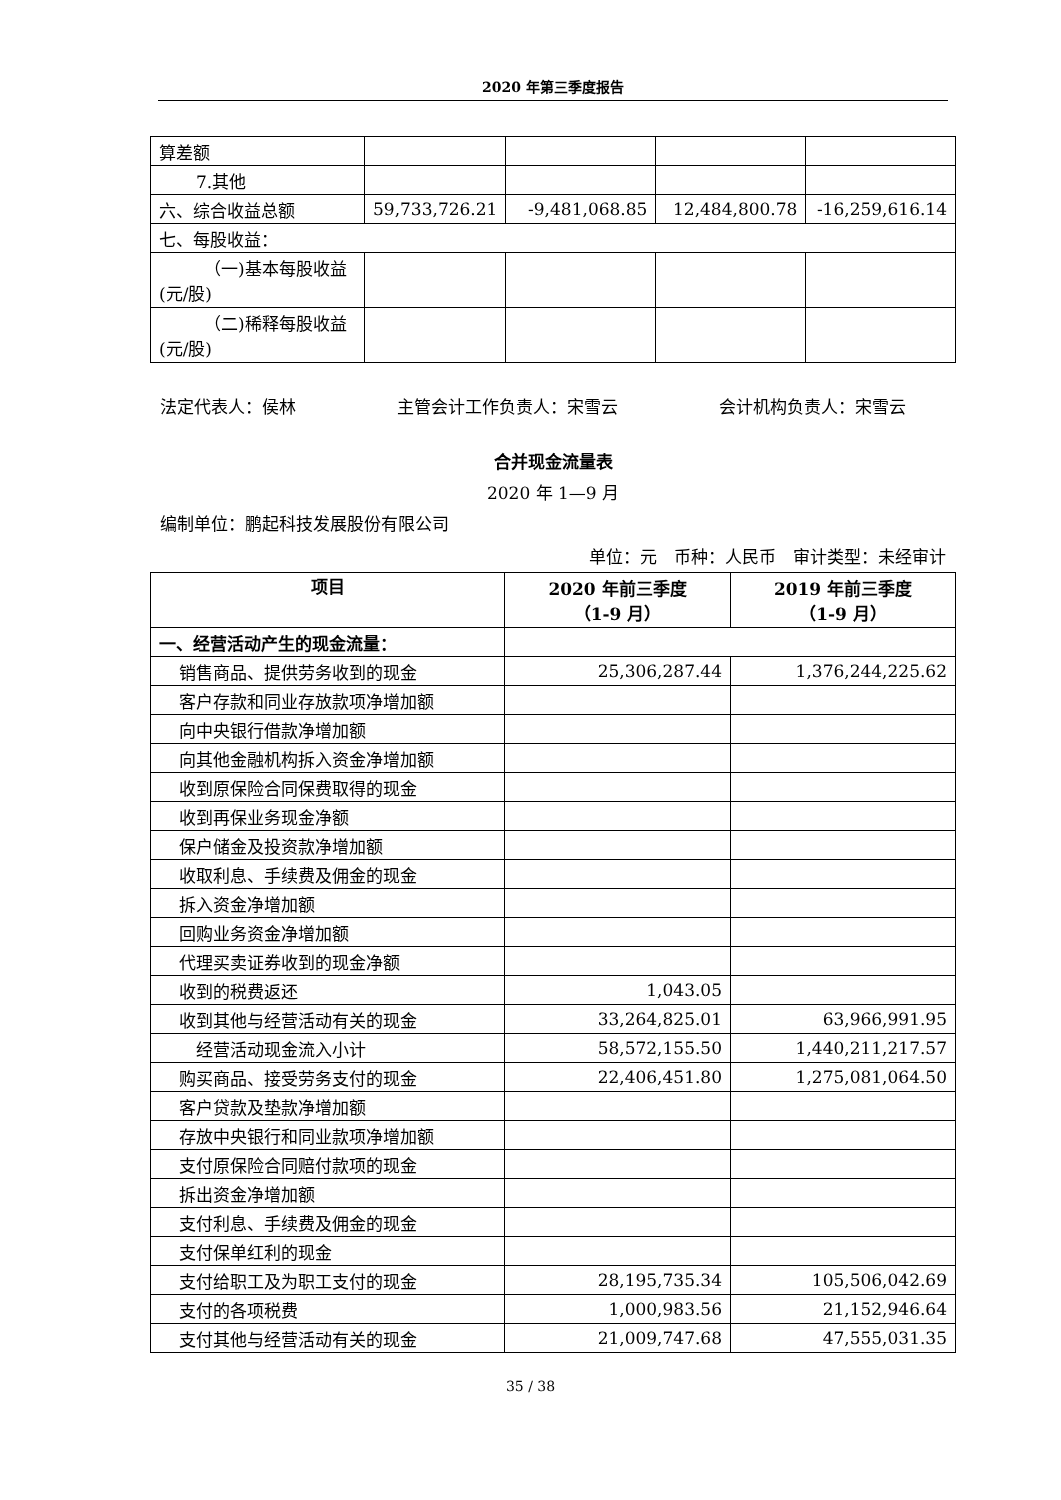2020 年第三季度报告
| 算差额 | | | | |
| 7.其他 | | | | |
| 六、综合收益总额 | 59,733,726.21 | -9,481,068.85 | 12,484,800.78 | -16,259,616.14 |
| 七、每股收益： | | | | |
| （一)基本每股收益 (元/股) | | | | |
| （二)稀释每股收益 (元/股) | | | | |
法定代表人：侯林 主管会计工作负责人：宋雪云 会计机构负责人：宋雪云
合并现金流量表
2020 年 1—9 月
编制单位：鹏起科技发展股份有限公司
单位：元　币种：人民币　审计类型：未经审计
| 项目 | 2020 年前三季度 （1-9 月） | 2019 年前三季度 （1-9 月） |
| --- | --- | --- |
| 一、经营活动产生的现金流量： | | |
| 销售商品、提供劳务收到的现金 | 25,306,287.44 | 1,376,244,225.62 |
| 客户存款和同业存放款项净增加额 | | |
| 向中央银行借款净增加额 | | |
| 向其他金融机构拆入资金净增加额 | | |
| 收到原保险合同保费取得的现金 | | |
| 收到再保业务现金净额 | | |
| 保户储金及投资款净增加额 | | |
| 收取利息、手续费及佣金的现金 | | |
| 拆入资金净增加额 | | |
| 回购业务资金净增加额 | | |
| 代理买卖证券收到的现金净额 | | |
| 收到的税费返还 | 1,043.05 | |
| 收到其他与经营活动有关的现金 | 33,264,825.01 | 63,966,991.95 |
| 经营活动现金流入小计 | 58,572,155.50 | 1,440,211,217.57 |
| 购买商品、接受劳务支付的现金 | 22,406,451.80 | 1,275,081,064.50 |
| 客户贷款及垫款净增加额 | | |
| 存放中央银行和同业款项净增加额 | | |
| 支付原保险合同赔付款项的现金 | | |
| 拆出资金净增加额 | | |
| 支付利息、手续费及佣金的现金 | | |
| 支付保单红利的现金 | | |
| 支付给职工及为职工支付的现金 | 28,195,735.34 | 105,506,042.69 |
| 支付的各项税费 | 1,000,983.56 | 21,152,946.64 |
| 支付其他与经营活动有关的现金 | 21,009,747.68 | 47,555,031.35 |
35 / 38